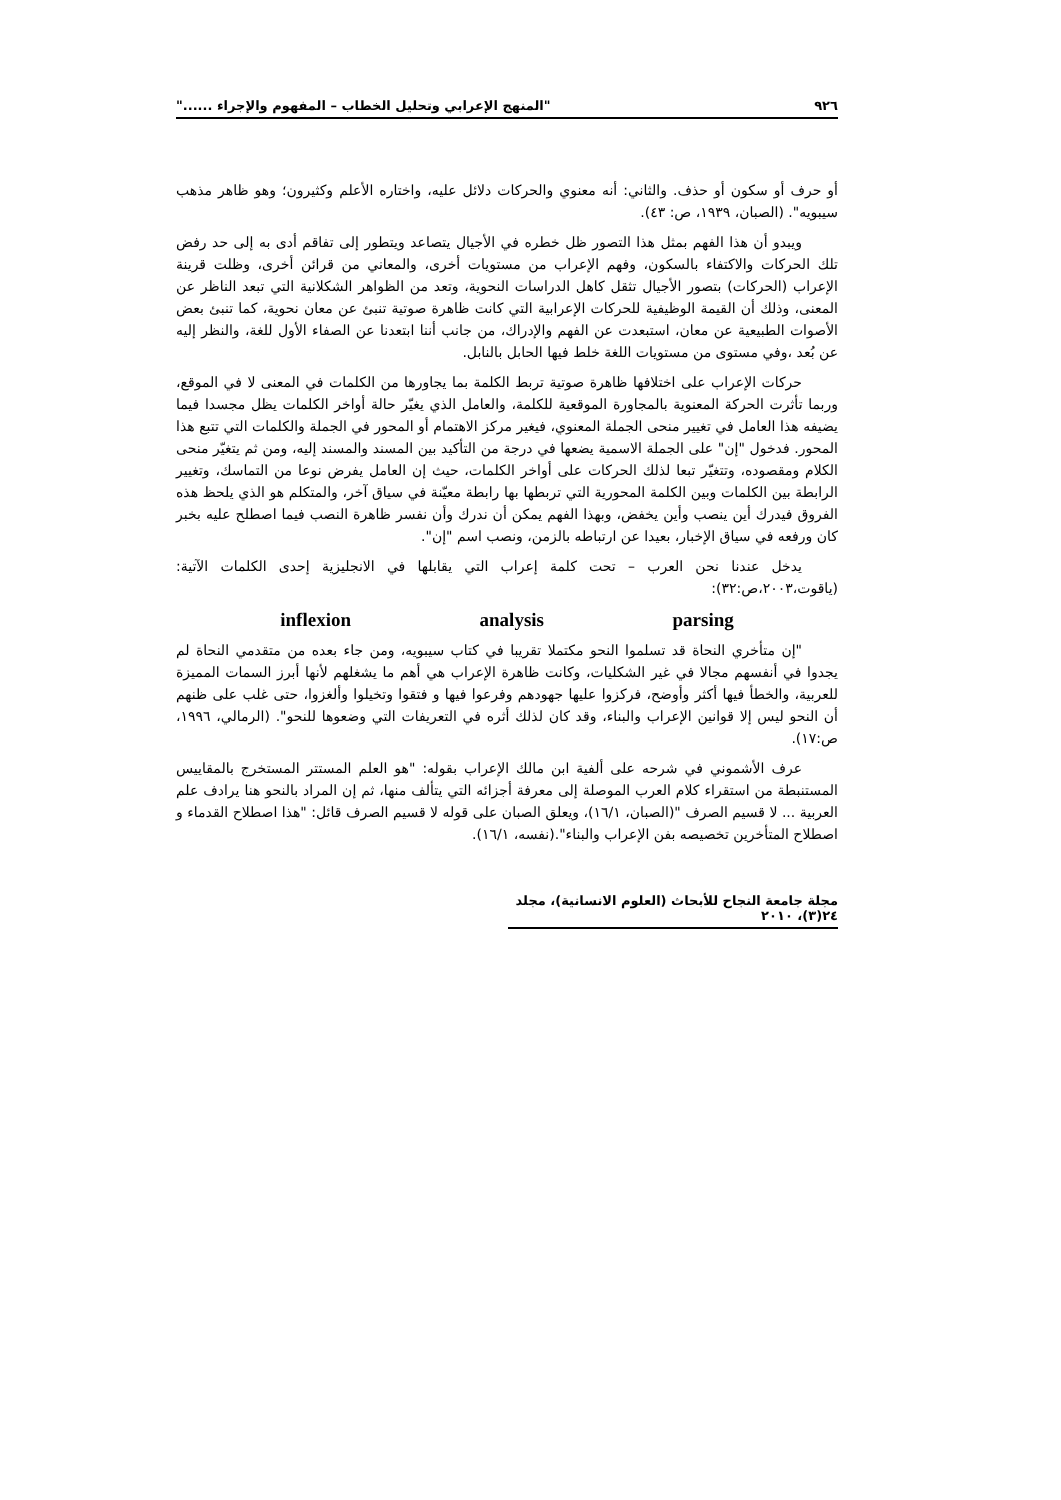٩٢٦ "المنهج الإعرابي وتحليل الخطاب – المفهوم والإجراء ......"
أو حرف أو سكون أو حذف. والثاني: أنه معنوي والحركات دلائل عليه، واختاره الأعلم وكثيرون؛ وهو ظاهر مذهب سيبويه". (الصبان، ١٩٣٩، ص: ٤٣).
ويبدو أن هذا الفهم بمثل هذا التصور ظل خطره في الأجيال يتصاعد ويتطور إلى تفاقم أدى به إلى حد رفض تلك الحركات والاكتفاء بالسكون، وفهم الإعراب من مستويات أخرى، والمعاني من قرائن أخرى، وظلت قرينة الإعراب (الحركات) بتصور الأجيال تثقل كاهل الدراسات النحوية، وتعد من الظواهر الشكلانية التي تبعد الناظر عن المعنى، وذلك أن القيمة الوظيفية للحركات الإعرابية التي كانت ظاهرة صوتية تنبئ عن معان نحوية، كما تنبئ بعض الأصوات الطبيعية عن معان، استبعدت عن الفهم والإدراك، من جانب أننا ابتعدنا عن الصفاء الأول للغة، والنظر إليه عن بُعد ،وفي مستوى من مستويات اللغة خلط فيها الحابل بالنابل.
حركات الإعراب على اختلافها ظاهرة صوتية تربط الكلمة بما يجاورها من الكلمات في المعنى لا في الموقع، وربما تأثرت الحركة المعنوية بالمجاورة الموقعية للكلمة، والعامل الذي يغيّر حالة أواخر الكلمات يظل مجسدا فيما يضيفه هذا العامل في تغيير منحى الجملة المعنوي، فيغير مركز الاهتمام أو المحور في الجملة والكلمات التي تتبع هذا المحور. فدخول "إن" على الجملة الاسمية يضعها في درجة من التأكيد بين المسند والمسند إليه، ومن ثم يتغيّر منحى الكلام ومقصوده، وتتغيّر تبعا لذلك الحركات على أواخر الكلمات، حيث إن العامل يفرض نوعا من التماسك، وتغيير الرابطة بين الكلمات وبين الكلمة المحورية التي تربطها بها رابطة معيّنة في سياق آخر، والمتكلم هو الذي يلحظ هذه الفروق فيدرك أين ينصب وأين يخفض، وبهذا الفهم يمكن أن ندرك وأن نفسر ظاهرة النصب فيما اصطلح عليه بخبر كان ورفعه في سياق الإخبار، بعيدا عن ارتباطه بالزمن، ونصب اسم "إن".
يدخل عندنا نحن العرب – تحت كلمة إعراب التي يقابلها في الانجليزية إحدى الكلمات الآتية:(ياقوت،٢٠٠٣،ص:٣٢):
inflexion analysis parsing
"إن متأخري النحاة قد تسلموا النحو مكتملا تقريبا في كتاب سيبويه، ومن جاء بعده من متقدمي النحاة لم يجدوا في أنفسهم مجالا في غير الشكليات، وكانت ظاهرة الإعراب هي أهم ما يشغلهم لأنها أبرز السمات المميزة للعربية، والخطأ فيها أكثر وأوضح، فركزوا عليها جهودهم وفرعوا فيها و فتقوا وتخيلوا وألغزوا، حتى غلب على ظنهم أن النحو ليس إلا قوانين الإعراب والبناء، وقد كان لذلك أثره في التعريفات التي وضعوها للنحو". (الرمالي، ١٩٩٦، ص:١٧).
عرف الأشموني في شرحه على ألفية ابن مالك الإعراب بقوله: "هو العلم المستتر المستخرج بالمقاييس المستنبطة من استقراء كلام العرب الموصلة إلى معرفة أجزائه التي يتألف منها، ثم إن المراد بالنحو هنا يرادف علم العربية ... لا قسيم الصرف "(الصبان، ١٦/١)، ويعلق الصبان على قوله لا قسيم الصرف قائل: "هذا اصطلاح القدماء و اصطلاح المتأخرين تخصيصه بفن الإعراب والبناء".(نفسه، ١٦/١).
مجلة جامعة النجاح للأبحاث (العلوم الانسانية)، مجلد ٢٤(٣)، ٢٠١٠